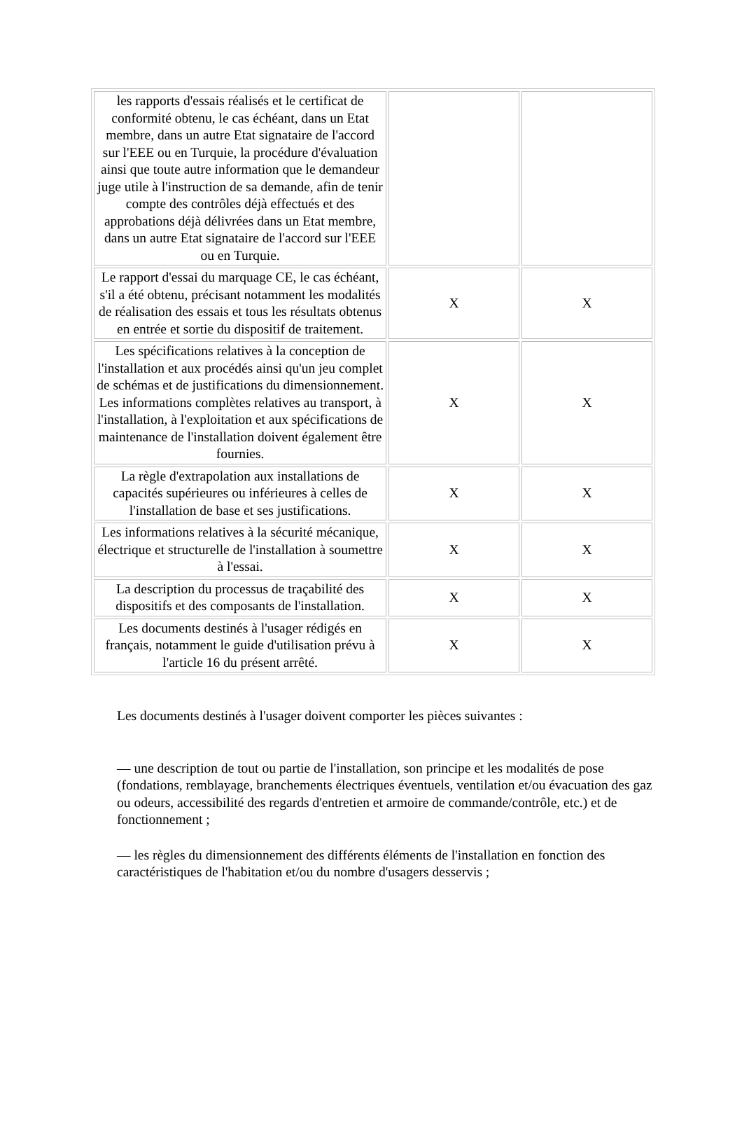| les rapports d'essais réalisés et le certificat de conformité obtenu, le cas échéant, dans un Etat membre, dans un autre Etat signataire de l'accord sur l'EEE ou en Turquie, la procédure d'évaluation ainsi que toute autre information que le demandeur juge utile à l'instruction de sa demande, afin de tenir compte des contrôles déjà effectués et des approbations déjà délivrées dans un Etat membre, dans un autre Etat signataire de l'accord sur l'EEE ou en Turquie. | | |
| Le rapport d'essai du marquage CE, le cas échéant, s'il a été obtenu, précisant notamment les modalités de réalisation des essais et tous les résultats obtenus en entrée et sortie du dispositif de traitement. | X | X |
| Les spécifications relatives à la conception de l'installation et aux procédés ainsi qu'un jeu complet de schémas et de justifications du dimensionnement. Les informations complètes relatives au transport, à l'installation, à l'exploitation et aux spécifications de maintenance de l'installation doivent également être fournies. | X | X |
| La règle d'extrapolation aux installations de capacités supérieures ou inférieures à celles de l'installation de base et ses justifications. | X | X |
| Les informations relatives à la sécurité mécanique, électrique et structurelle de l'installation à soumettre à l'essai. | X | X |
| La description du processus de traçabilité des dispositifs et des composants de l'installation. | X | X |
| Les documents destinés à l'usager rédigés en français, notamment le guide d'utilisation prévu à l'article 16 du présent arrêté. | X | X |
Les documents destinés à l'usager doivent comporter les pièces suivantes :
— une description de tout ou partie de l'installation, son principe et les modalités de pose (fondations, remblayage, branchements électriques éventuels, ventilation et/ou évacuation des gaz ou odeurs, accessibilité des regards d'entretien et armoire de commande/contrôle, etc.) et de fonctionnement ;
— les règles du dimensionnement des différents éléments de l'installation en fonction des caractéristiques de l'habitation et/ou du nombre d'usagers desservis ;